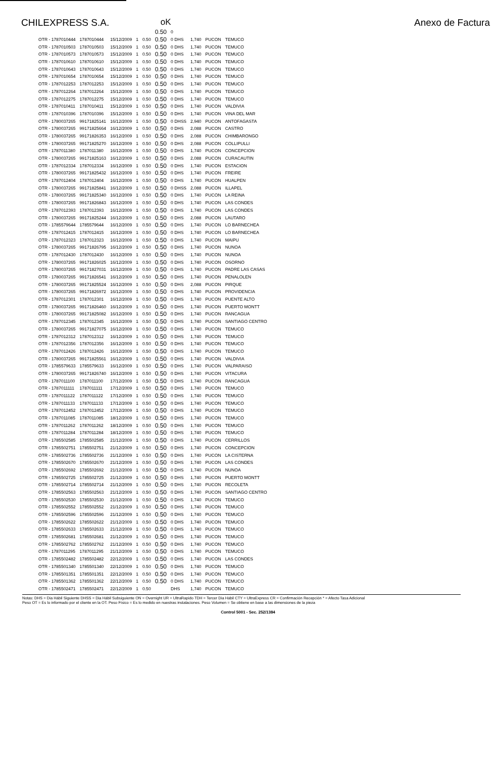CHILEXPRESS S.A. oK Anexo de Factura
| | | | | | 0.50 | 0 | | | |
| OTR - 1787010444 | 1787010444 | 15/12/2009 | 1 | 0.50 | 0.50 | 0 DHS | 1,740 | PUCON | TEMUCO |
| OTR - 1787010503 | 1787010503 | 15/12/2009 | 1 | 0.50 | 0.50 | 0 DHS | 1,740 | PUCON | TEMUCO |
| OTR - 1787010573 | 1787010573 | 15/12/2009 | 1 | 0.50 | 0.50 | 0 DHS | 1,740 | PUCON | TEMUCO |
| OTR - 1787010610 | 1787010610 | 15/12/2009 | 1 | 0.50 | 0.50 | 0 DHS | 1,740 | PUCON | TEMUCO |
| OTR - 1787010643 | 1787010643 | 15/12/2009 | 1 | 0.50 | 0.50 | 0 DHS | 1,740 | PUCON | TEMUCO |
| OTR - 1787010654 | 1787010654 | 15/12/2009 | 1 | 0.50 | 0.50 | 0 DHS | 1,740 | PUCON | TEMUCO |
| OTR - 1787012253 | 1787012253 | 15/12/2009 | 1 | 0.50 | 0.50 | 0 DHS | 1,740 | PUCON | TEMUCO |
| OTR - 1787012264 | 1787012264 | 15/12/2009 | 1 | 0.50 | 0.50 | 0 DHS | 1,740 | PUCON | TEMUCO |
| OTR - 1787012275 | 1787012275 | 15/12/2009 | 1 | 0.50 | 0.50 | 0 DHS | 1,740 | PUCON | TEMUCO |
| OTR - 1787010411 | 1787010411 | 15/12/2009 | 1 | 0.50 | 0.50 | 0 DHS | 1,740 | PUCON | VALDIVIA |
| OTR - 1787010396 | 1787010396 | 15/12/2009 | 1 | 0.50 | 0.50 | 0 DHS | 1,740 | PUCON | VINA DEL MAR |
| OTR - 1780037265 | 99171825141 | 16/12/2009 | 1 | 0.50 | 0.50 | 0 DHSS | 2,940 | PUCON | ANTOFAGASTA |
| OTR - 1780037265 | 99171825664 | 16/12/2009 | 1 | 0.50 | 0.50 | 0 DHS | 2,088 | PUCON | CASTRO |
| OTR - 1780037265 | 99171826353 | 16/12/2009 | 1 | 0.50 | 0.50 | 0 DHS | 2,088 | PUCON | CHIMBARONGO |
| OTR - 1780037265 | 99171825270 | 16/12/2009 | 1 | 0.50 | 0.50 | 0 DHS | 2,088 | PUCON | COLLIPULLI |
| OTR - 1787011380 | 1787011380 | 16/12/2009 | 1 | 0.50 | 0.50 | 0 DHS | 1,740 | PUCON | CONCEPCION |
| OTR - 1780037265 | 99171825163 | 16/12/2009 | 1 | 0.50 | 0.50 | 0 DHS | 2,088 | PUCON | CURACAUTIN |
| OTR - 1787012334 | 1787012334 | 16/12/2009 | 1 | 0.50 | 0.50 | 0 DHS | 1,740 | PUCON | ESTACION |
| OTR - 1780037265 | 99171825432 | 16/12/2009 | 1 | 0.50 | 0.50 | 0 DHS | 1,740 | PUCON | FREIRE |
| OTR - 1787012404 | 1787012404 | 16/12/2009 | 1 | 0.50 | 0.50 | 0 DHS | 1,740 | PUCON | HUALPEN |
| OTR - 1780037265 | 99171825841 | 16/12/2009 | 1 | 0.50 | 0.50 | 0 DHSS | 2,088 | PUCON | ILLAPEL |
| OTR - 1780037265 | 99171825340 | 16/12/2009 | 1 | 0.50 | 0.50 | 0 DHS | 1,740 | PUCON | LA REINA |
| OTR - 1780037265 | 99171826843 | 16/12/2009 | 1 | 0.50 | 0.50 | 0 DHS | 1,740 | PUCON | LAS CONDES |
| OTR - 1787012393 | 1787012393 | 16/12/2009 | 1 | 0.50 | 0.50 | 0 DHS | 1,740 | PUCON | LAS CONDES |
| OTR - 1780037265 | 99171825244 | 16/12/2009 | 1 | 0.50 | 0.50 | 0 DHS | 2,088 | PUCON | LAUTARO |
| OTR - 1785579644 | 1785579644 | 16/12/2009 | 1 | 0.50 | 0.50 | 0 DHS | 1,740 | PUCON | LO BARNECHEA |
| OTR - 1787012415 | 1787012415 | 16/12/2009 | 1 | 0.50 | 0.50 | 0 DHS | 1,740 | PUCON | LO BARNECHEA |
| OTR - 1787012323 | 1787012323 | 16/12/2009 | 1 | 0.50 | 0.50 | 0 DHS | 1,740 | PUCON | MAIPU |
| OTR - 1780037265 | 99171826795 | 16/12/2009 | 1 | 0.50 | 0.50 | 0 DHS | 1,740 | PUCON | NUNOA |
| OTR - 1787012430 | 1787012430 | 16/12/2009 | 1 | 0.50 | 0.50 | 0 DHS | 1,740 | PUCON | NUNOA |
| OTR - 1780037265 | 99171826025 | 16/12/2009 | 1 | 0.50 | 0.50 | 0 DHS | 1,740 | PUCON | OSORNO |
| OTR - 1780037265 | 99171827031 | 16/12/2009 | 1 | 0.50 | 0.50 | 0 DHS | 1,740 | PUCON | PADRE LAS CASAS |
| OTR - 1780037265 | 99171826541 | 16/12/2009 | 1 | 0.50 | 0.50 | 0 DHS | 1,740 | PUCON | PENALOLEN |
| OTR - 1780037265 | 99171825524 | 16/12/2009 | 1 | 0.50 | 0.50 | 0 DHS | 2,088 | PUCON | PIRQUE |
| OTR - 1780037265 | 99171826972 | 16/12/2009 | 1 | 0.50 | 0.50 | 0 DHS | 1,740 | PUCON | PROVIDENCIA |
| OTR - 1787012301 | 1787012301 | 16/12/2009 | 1 | 0.50 | 0.50 | 0 DHS | 1,740 | PUCON | PUENTE ALTO |
| OTR - 1780037265 | 99171826460 | 16/12/2009 | 1 | 0.50 | 0.50 | 0 DHS | 1,740 | PUCON | PUERTO MONTT |
| OTR - 1780037265 | 99171825082 | 16/12/2009 | 1 | 0.50 | 0.50 | 0 DHS | 1,740 | PUCON | RANCAGUA |
| OTR - 1787012345 | 1787012345 | 16/12/2009 | 1 | 0.50 | 0.50 | 0 DHS | 1,740 | PUCON | SANTIAGO CENTRO |
| OTR - 1780037265 | 99171827075 | 16/12/2009 | 1 | 0.50 | 0.50 | 0 DHS | 1,740 | PUCON | TEMUCO |
| OTR - 1787012312 | 1787012312 | 16/12/2009 | 1 | 0.50 | 0.50 | 0 DHS | 1,740 | PUCON | TEMUCO |
| OTR - 1787012356 | 1787012356 | 16/12/2009 | 1 | 0.50 | 0.50 | 0 DHS | 1,740 | PUCON | TEMUCO |
| OTR - 1787012426 | 1787012426 | 16/12/2009 | 1 | 0.50 | 0.50 | 0 DHS | 1,740 | PUCON | TEMUCO |
| OTR - 1780037265 | 99171825561 | 16/12/2009 | 1 | 0.50 | 0.50 | 0 DHS | 1,740 | PUCON | VALDIVIA |
| OTR - 1785579633 | 1785579633 | 16/12/2009 | 1 | 0.50 | 0.50 | 0 DHS | 1,740 | PUCON | VALPARAISO |
| OTR - 1780037265 | 99171826740 | 16/12/2009 | 1 | 0.50 | 0.50 | 0 DHS | 1,740 | PUCON | VITACURA |
| OTR - 1787011100 | 1787011100 | 17/12/2009 | 1 | 0.50 | 0.50 | 0 DHS | 1,740 | PUCON | RANCAGUA |
| OTR - 1787011111 | 1787011111 | 17/12/2009 | 1 | 0.50 | 0.50 | 0 DHS | 1,740 | PUCON | TEMUCO |
| OTR - 1787011122 | 1787011122 | 17/12/2009 | 1 | 0.50 | 0.50 | 0 DHS | 1,740 | PUCON | TEMUCO |
| OTR - 1787011133 | 1787011133 | 17/12/2009 | 1 | 0.50 | 0.50 | 0 DHS | 1,740 | PUCON | TEMUCO |
| OTR - 1787012452 | 1787012452 | 17/12/2009 | 1 | 0.50 | 0.50 | 0 DHS | 1,740 | PUCON | TEMUCO |
| OTR - 1787011085 | 1787011085 | 18/12/2009 | 1 | 0.50 | 0.50 | 0 DHS | 1,740 | PUCON | TEMUCO |
| OTR - 1787011262 | 1787011262 | 18/12/2009 | 1 | 0.50 | 0.50 | 0 DHS | 1,740 | PUCON | TEMUCO |
| OTR - 1787011284 | 1787011284 | 18/12/2009 | 1 | 0.50 | 0.50 | 0 DHS | 1,740 | PUCON | TEMUCO |
| OTR - 1785502585 | 1785502585 | 21/12/2009 | 1 | 0.50 | 0.50 | 0 DHS | 1,740 | PUCON | CERRILLOS |
| OTR - 1785502751 | 1785502751 | 21/12/2009 | 1 | 0.50 | 0.50 | 0 DHS | 1,740 | PUCON | CONCEPCION |
| OTR - 1785502736 | 1785502736 | 21/12/2009 | 1 | 0.50 | 0.50 | 0 DHS | 1,740 | PUCON | LA CISTERNA |
| OTR - 1785502670 | 1785502670 | 21/12/2009 | 1 | 0.50 | 0.50 | 0 DHS | 1,740 | PUCON | LAS CONDES |
| OTR - 1785502692 | 1785502692 | 21/12/2009 | 1 | 0.50 | 0.50 | 0 DHS | 1,740 | PUCON | NUNOA |
| OTR - 1785502725 | 1785502725 | 21/12/2009 | 1 | 0.50 | 0.50 | 0 DHS | 1,740 | PUCON | PUERTO MONTT |
| OTR - 1785502714 | 1785502714 | 21/12/2009 | 1 | 0.50 | 0.50 | 0 DHS | 1,740 | PUCON | RECOLETA |
| OTR - 1785502563 | 1785502563 | 21/12/2009 | 1 | 0.50 | 0.50 | 0 DHS | 1,740 | PUCON | SANTIAGO CENTRO |
| OTR - 1785502530 | 1785502530 | 21/12/2009 | 1 | 0.50 | 0.50 | 0 DHS | 1,740 | PUCON | TEMUCO |
| OTR - 1785502552 | 1785502552 | 21/12/2009 | 1 | 0.50 | 0.50 | 0 DHS | 1,740 | PUCON | TEMUCO |
| OTR - 1785502596 | 1785502596 | 21/12/2009 | 1 | 0.50 | 0.50 | 0 DHS | 1,740 | PUCON | TEMUCO |
| OTR - 1785502622 | 1785502622 | 21/12/2009 | 1 | 0.50 | 0.50 | 0 DHS | 1,740 | PUCON | TEMUCO |
| OTR - 1785502633 | 1785502633 | 21/12/2009 | 1 | 0.50 | 0.50 | 0 DHS | 1,740 | PUCON | TEMUCO |
| OTR - 1785502681 | 1785502681 | 21/12/2009 | 1 | 0.50 | 0.50 | 0 DHS | 1,740 | PUCON | TEMUCO |
| OTR - 1785502762 | 1785502762 | 21/12/2009 | 1 | 0.50 | 0.50 | 0 DHS | 1,740 | PUCON | TEMUCO |
| OTR - 1787011295 | 1787011295 | 21/12/2009 | 1 | 0.50 | 0.50 | 0 DHS | 1,740 | PUCON | TEMUCO |
| OTR - 1785502482 | 1785502482 | 22/12/2009 | 1 | 0.50 | 0.50 | 0 DHS | 1,740 | PUCON | LAS CONDES |
| OTR - 1785501340 | 1785501340 | 22/12/2009 | 1 | 0.50 | 0.50 | 0 DHS | 1,740 | PUCON | TEMUCO |
| OTR - 1785501351 | 1785501351 | 22/12/2009 | 1 | 0.50 | 0.50 | 0 DHS | 1,740 | PUCON | TEMUCO |
| OTR - 1785501362 | 1785501362 | 22/12/2009 | 1 | 0.50 | 0.50 | 0 DHS | 1,740 | PUCON | TEMUCO |
| OTR - 1785502471 | 1785502471 | 22/12/2009 | 1 | 0.50 | | DHS | 1,740 | PUCON | TEMUCO |
Notas: DHS = Dia Hábil Siguiente DHSS = Dia Hábil Subsiguiente ON = Overnight UR = UltraRapido TDH = Tercer Dia Hábil CTY = UltraExpress CR = Confirmación Recepción * = Afecto Tasa Adicional
Peso OT = Es lo informado por el cliente en la OT. Peso Físico = Es lo medido en nuestras instalaciones. Peso Volumen = Se obtiene en base a las dimensiones de la pieza
Control 5001 - Sec. 252/1384